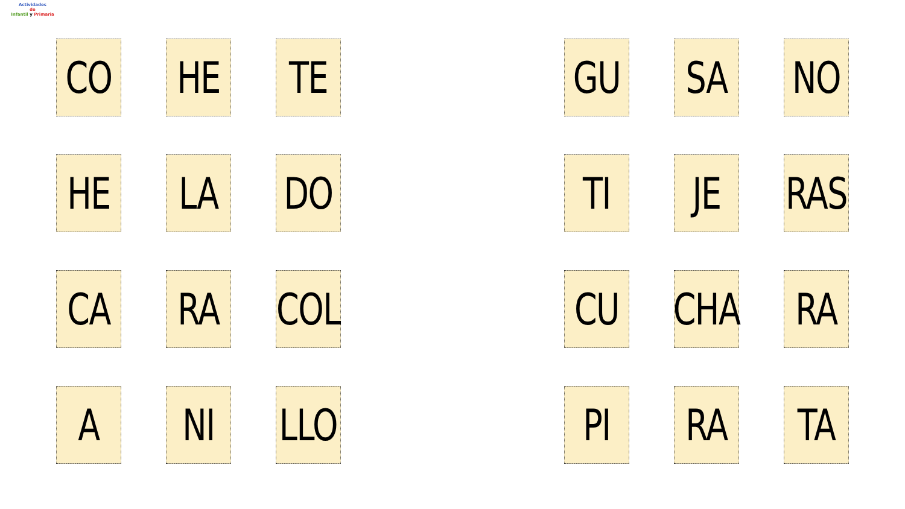Actividades
de
Infantil y Primaria
CO
HE
TE
HE
LA
DO
CA
RA
COL
A
NI
LLO
GU
SA
NO
TI
JE
RAS
CU
CHA
RA
PI
RA
TA